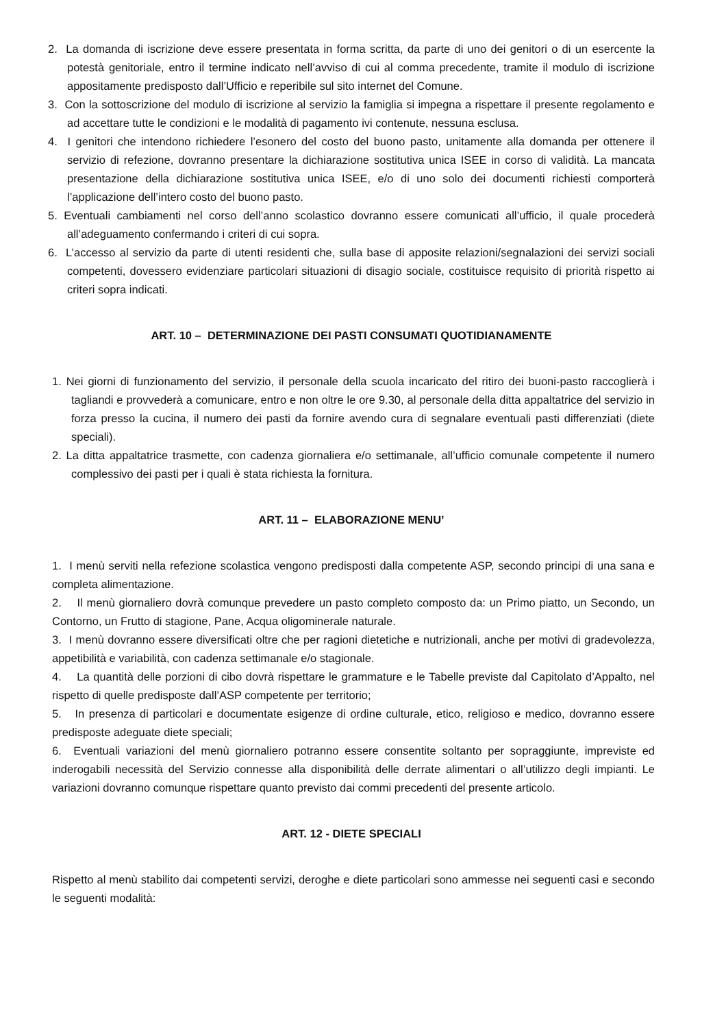2. La domanda di iscrizione deve essere presentata in forma scritta, da parte di uno dei genitori o di un esercente la potestà genitoriale, entro il termine indicato nell’avviso di cui al comma precedente, tramite il modulo di iscrizione appositamente predisposto dall’Ufficio e reperibile sul sito internet del Comune.
3. Con la sottoscrizione del modulo di iscrizione al servizio la famiglia si impegna a rispettare il presente regolamento e ad accettare tutte le condizioni e le modalità di pagamento ivi contenute, nessuna esclusa.
4. I genitori che intendono richiedere l’esonero del costo del buono pasto, unitamente alla domanda per ottenere il servizio di refezione, dovranno presentare la dichiarazione sostitutiva unica ISEE in corso di validità. La mancata presentazione della dichiarazione sostitutiva unica ISEE, e/o di uno solo dei documenti richiesti comporterà l’applicazione dell’intero costo del buono pasto.
5. Eventuali cambiamenti nel corso dell’anno scolastico dovranno essere comunicati all’ufficio, il quale procederà all’adeguamento confermando i criteri di cui sopra.
6. L’accesso al servizio da parte di utenti residenti che, sulla base di apposite relazioni/segnalazioni dei servizi sociali competenti, dovessero evidenziare particolari situazioni di disagio sociale, costituisce requisito di priorità rispetto ai criteri sopra indicati.
ART. 10 – DETERMINAZIONE DEI PASTI CONSUMATI QUOTIDIANAMENTE
1. Nei giorni di funzionamento del servizio, il personale della scuola incaricato del ritiro dei buoni-pasto raccoglierà i tagliandi e provvederà a comunicare, entro e non oltre le ore 9.30, al personale della ditta appaltatrice del servizio in forza presso la cucina, il numero dei pasti da fornire avendo cura di segnalare eventuali pasti differenziati (diete speciali).
2. La ditta appaltatrice trasmette, con cadenza giornaliera e/o settimanale, all’ufficio comunale competente il numero complessivo dei pasti per i quali è stata richiesta la fornitura.
ART. 11 – ELABORAZIONE MENU’
1. I menù serviti nella refezione scolastica vengono predisposti dalla competente ASP, secondo principi di una sana e completa alimentazione.
2. Il menù giornaliero dovrà comunque prevedere un pasto completo composto da: un Primo piatto, un Secondo, un Contorno, un Frutto di stagione, Pane, Acqua oligominerale naturale.
3. I menù dovranno essere diversificati oltre che per ragioni dietetiche e nutrizionali, anche per motivi di gradevolezza, appetibilità e variabilità, con cadenza settimanale e/o stagionale.
4. La quantità delle porzioni di cibo dovrà rispettare le grammature e le Tabelle previste dal Capitolato d’Appalto, nel rispetto di quelle predisposte dall’ASP competente per territorio;
5. In presenza di particolari e documentate esigenze di ordine culturale, etico, religioso e medico, dovranno essere predisposte adeguate diete speciali;
6. Eventuali variazioni del menù giornaliero potranno essere consentite soltanto per sopraggiunte, impreviste ed inderogabili necessità del Servizio connesse alla disponibilità delle derrate alimentari o all’utilizzo degli impianti. Le variazioni dovranno comunque rispettare quanto previsto dai commi precedenti del presente articolo.
ART. 12 - DIETE SPECIALI
Rispetto al menù stabilito dai competenti servizi, deroghe e diete particolari sono ammesse nei seguenti casi e secondo le seguenti modalità: